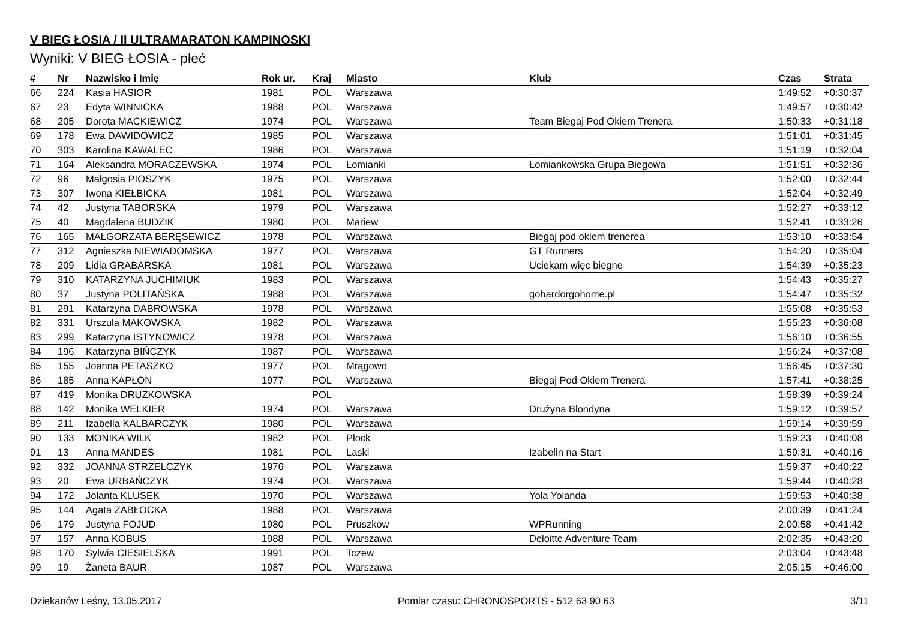V BIEG ŁOSIA / II ULTRAMARATON KAMPINOSKI
Wyniki: V BIEG ŁOSIA - płeć
| # | Nr | Nazwisko i Imię | Rok ur. | Kraj | Miasto | Klub | Czas | Strata |
| --- | --- | --- | --- | --- | --- | --- | --- | --- |
| 66 | 224 | Kasia HASIOR | 1981 | POL | Warszawa | | 1:49:52 | +0:30:37 |
| 67 | 23 | Edyta WINNICKA | 1988 | POL | Warszawa | | 1:49:57 | +0:30:42 |
| 68 | 205 | Dorota MACKIEWICZ | 1974 | POL | Warszawa | Team Biegaj Pod Okiem Trenera | 1:50:33 | +0:31:18 |
| 69 | 178 | Ewa DAWIDOWICZ | 1985 | POL | Warszawa | | 1:51:01 | +0:31:45 |
| 70 | 303 | Karolina KAWALEC | 1986 | POL | Warszawa | | 1:51:19 | +0:32:04 |
| 71 | 164 | Aleksandra MORACZEWSKA | 1974 | POL | Łomianki | Łomiankowska Grupa Biegowa | 1:51:51 | +0:32:36 |
| 72 | 96 | Małgosia PIOSZYK | 1975 | POL | Warszawa | | 1:52:00 | +0:32:44 |
| 73 | 307 | Iwona KIEŁBICKA | 1981 | POL | Warszawa | | 1:52:04 | +0:32:49 |
| 74 | 42 | Justyna TABORSKA | 1979 | POL | Warszawa | | 1:52:27 | +0:33:12 |
| 75 | 40 | Magdalena BUDZIK | 1980 | POL | Mariew | | 1:52:41 | +0:33:26 |
| 76 | 165 | MAŁGORZATA BERĘSEWICZ | 1978 | POL | Warszawa | Biegaj pod okiem trenerea | 1:53:10 | +0:33:54 |
| 77 | 312 | Agnieszka NIEWIADOMSKA | 1977 | POL | Warszawa | GT Runners | 1:54:20 | +0:35:04 |
| 78 | 209 | Lidia GRABARSKA | 1981 | POL | Warszawa | Uciekam więc biegne | 1:54:39 | +0:35:23 |
| 79 | 310 | KATARZYNA JUCHIMIUK | 1983 | POL | Warszawa | | 1:54:43 | +0:35:27 |
| 80 | 37 | Justyna POLITAŃSKA | 1988 | POL | Warszawa | gohardorgohome.pl | 1:54:47 | +0:35:32 |
| 81 | 291 | Katarzyna DABROWSKA | 1978 | POL | Warszawa | | 1:55:08 | +0:35:53 |
| 82 | 331 | Urszula MAKOWSKA | 1982 | POL | Warszawa | | 1:55:23 | +0:36:08 |
| 83 | 299 | Katarzyna ISTYNOWICZ | 1978 | POL | Warszawa | | 1:56:10 | +0:36:55 |
| 84 | 196 | Katarzyna BIŃCZYK | 1987 | POL | Warszawa | | 1:56:24 | +0:37:08 |
| 85 | 155 | Joanna PETASZKO | 1977 | POL | Mrągowo | | 1:56:45 | +0:37:30 |
| 86 | 185 | Anna KAPŁON | 1977 | POL | Warszawa | Biegaj Pod Okiem Trenera | 1:57:41 | +0:38:25 |
| 87 | 419 | Monika DRUŻKOWSKA | | POL | | | 1:58:39 | +0:39:24 |
| 88 | 142 | Monika WELKIER | 1974 | POL | Warszawa | Drużyna Blondyna | 1:59:12 | +0:39:57 |
| 89 | 211 | Izabella KALBARCZYK | 1980 | POL | Warszawa | | 1:59:14 | +0:39:59 |
| 90 | 133 | MONIKA WILK | 1982 | POL | Płock | | 1:59:23 | +0:40:08 |
| 91 | 13 | Anna MANDES | 1981 | POL | Laski | Izabelin na Start | 1:59:31 | +0:40:16 |
| 92 | 332 | JOANNA STRZELCZYK | 1976 | POL | Warszawa | | 1:59:37 | +0:40:22 |
| 93 | 20 | Ewa URBAŃCZYK | 1974 | POL | Warszawa | | 1:59:44 | +0:40:28 |
| 94 | 172 | Jolanta KLUSEK | 1970 | POL | Warszawa | Yola Yolanda | 1:59:53 | +0:40:38 |
| 95 | 144 | Agata ZABŁOCKA | 1988 | POL | Warszawa | | 2:00:39 | +0:41:24 |
| 96 | 179 | Justyna FOJUD | 1980 | POL | Pruszkow | WPRunning | 2:00:58 | +0:41:42 |
| 97 | 157 | Anna KOBUS | 1988 | POL | Warszawa | Deloitte Adventure Team | 2:02:35 | +0:43:20 |
| 98 | 170 | Sylwia CIESIELSKA | 1991 | POL | Tczew | | 2:03:04 | +0:43:48 |
| 99 | 19 | Żaneta BAUR | 1987 | POL | Warszawa | | 2:05:15 | +0:46:00 |
Dziekanów Leśny, 13.05.2017 Pomiar czasu: CHRONOSPORTS - 512 63 90 63 3/11